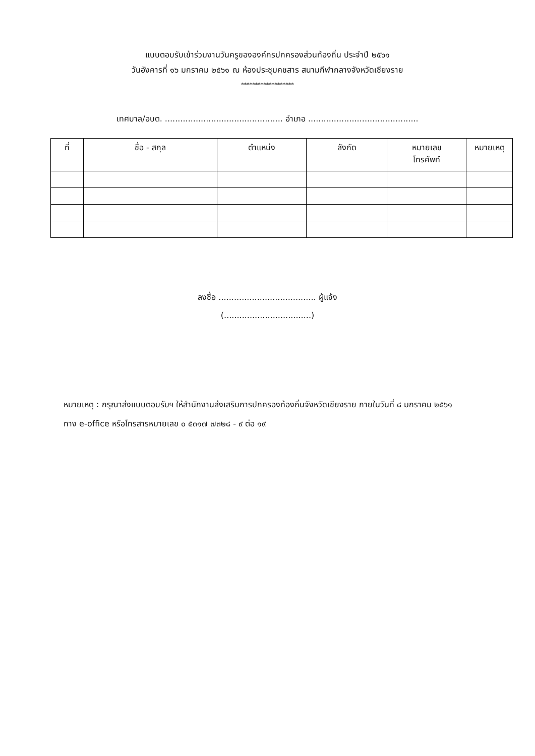แบบตอบรับเข้าร่วมงานวันครูขององค์กรปกครองส่วนท้องถิ่น ประจำปี ๒๕๖๑
วันอังคารที่ ๑๖ มกราคม ๒๕๖๑ ณ ห้องประชุมคชสาร สนามกีฬากลางจังหวัดเชียงราย
*******************
เทศบาล/อบต. .............................................. อำเภอ ...........................................
| ที่ | ชื่อ - สกุล | ตำแหน่ง | สังกัด | หมายเลข โทรศัพท์ | หมายเหตุ |
| --- | --- | --- | --- | --- | --- |
ลงชื่อ ...................................... ผู้แจ้ง
(..................................)
หมายเหตุ : กรุณาส่งแบบตอบรับฯ ให้สำนักงานส่งเสริมการปกครองท้องถิ่นจังหวัดเชียงราย ภายในวันที่ ๘ มกราคม ๒๕๖๑ ทาง e-office หรือโทรสารหมายเลข ๐ ๕๓๑๗ ๗๓๒๘ - ๙ ต่อ ๑๙